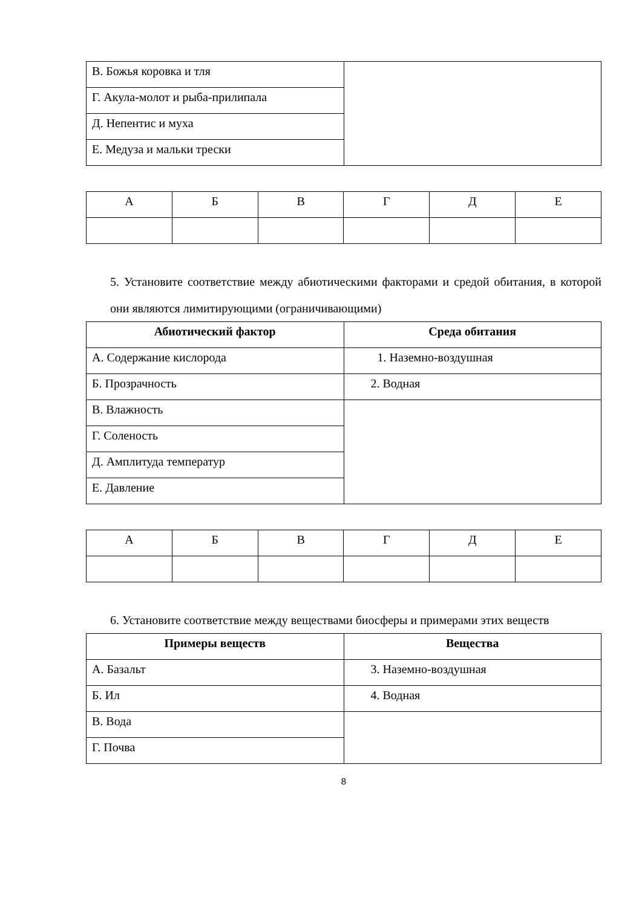| В. Божья коровка и тля | |
| Г. Акула-молот и рыба-прилипала | |
| Д. Непентис и муха | |
| Е. Медуза и мальки трески | |
| А | Б | В | Г | Д | Е |
5. Установите соответствие между абиотическими факторами и средой обитания, в которой они являются лимитирующими (ограничивающими)
| Абиотический фактор | Среда обитания |
| --- | --- |
| А. Содержание кислорода | 1. Наземно-воздушная |
| Б. Прозрачность | 2. Водная |
| В. Влажность | |
| Г. Соленость | |
| Д. Амплитуда температур | |
| Е. Давление | |
| А | Б | В | Г | Д | Е |
6. Установите соответствие между веществами биосферы и примерами этих веществ
| Примеры веществ | Вещества |
| --- | --- |
| А. Базальт | 3. Наземно-воздушная |
| Б. Ил | 4. Водная |
| В. Вода | |
| Г. Почва | |
8